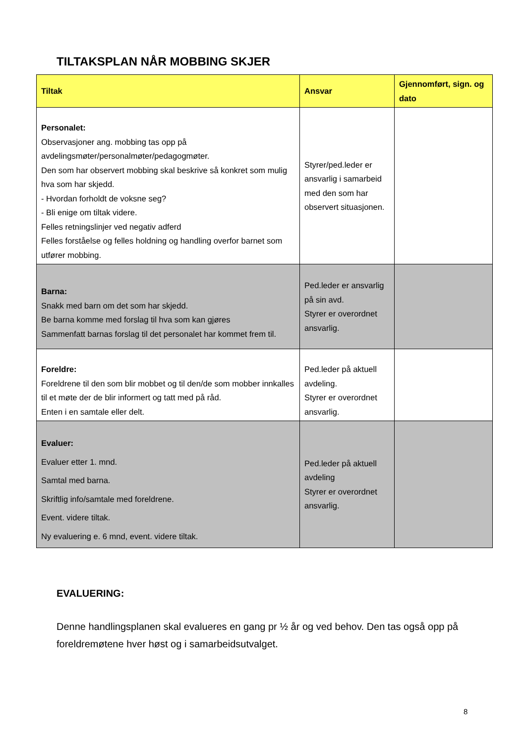TILTAKSPLAN NÅR MOBBING SKJER
| Tiltak | Ansvar | Gjennomført, sign. og dato |
| --- | --- | --- |
| Personalet: Observasjoner ang. mobbing tas opp på avdelingsmøter/personalmøter/pedagogmøter. Den som har observert mobbing skal beskrive så konkret som mulig hva som har skjedd. - Hvordan forholdt de voksne seg? - Bli enige om tiltak videre. Felles retningslinjer ved negativ adferd Felles forståelse og felles holdning og handling overfor barnet som utfører mobbing. | Styrer/ped.leder er ansvarlig i samarbeid med den som har observert situasjonen. | |
| Barna: Snakk med barn om det som har skjedd. Be barna komme med forslag til hva som kan gjøres Sammenfatt barnas forslag til det personalet har kommet frem til. | Ped.leder er ansvarlig på sin avd. Styrer er overordnet ansvarlig. | |
| Foreldre: Foreldrene til den som blir mobbet og til den/de som mobber innkalles til et møte der de blir informert og tatt med på råd. Enten i en samtale eller delt. | Ped.leder på aktuell avdeling. Styrer er overordnet ansvarlig. | |
| Evaluer: Evaluer etter 1. mnd. Samtal med barna. Skriftlig info/samtale med foreldrene. Event. videre tiltak. Ny evaluering e. 6 mnd, event. videre tiltak. | Ped.leder på aktuell avdeling Styrer er overordnet ansvarlig. | |
EVALUERING:
Denne handlingsplanen skal evalueres en gang pr ½ år og ved behov. Den tas også opp på foreldremøtene hver høst og i samarbeidsutvalget.
8